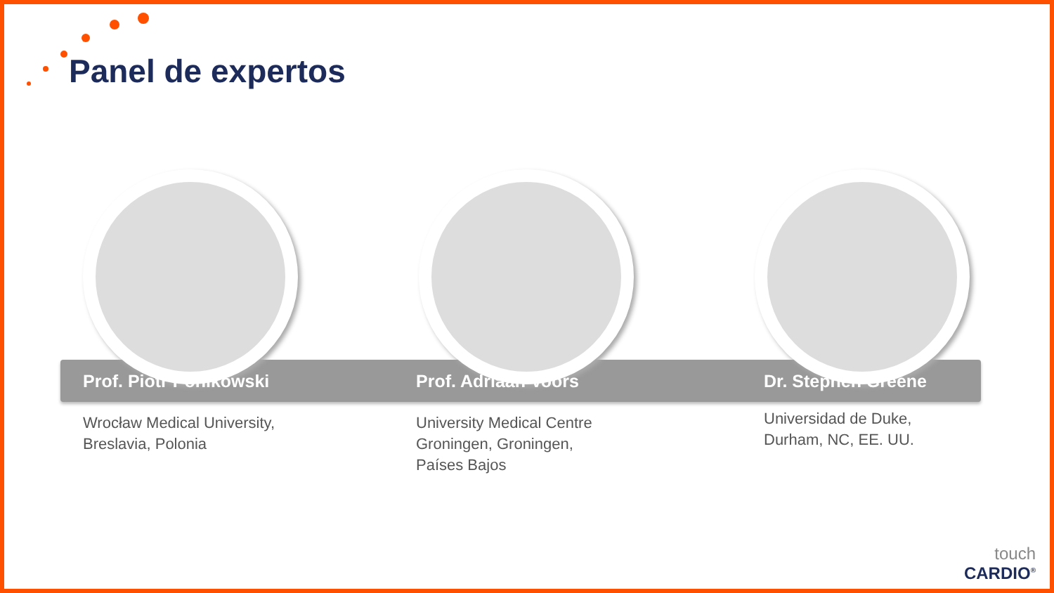Panel de expertos
Prof. Piotr Ponikowski
Wrocław Medical University,
Breslavia, Polonia
Prof. Adriaan Voors
University Medical Centre
Groningen, Groningen,
Países Bajos
Dr. Stephen Greene
Universidad de Duke,
Durham, NC, EE. UU.
touch
CARDIO<sup>®</sup>